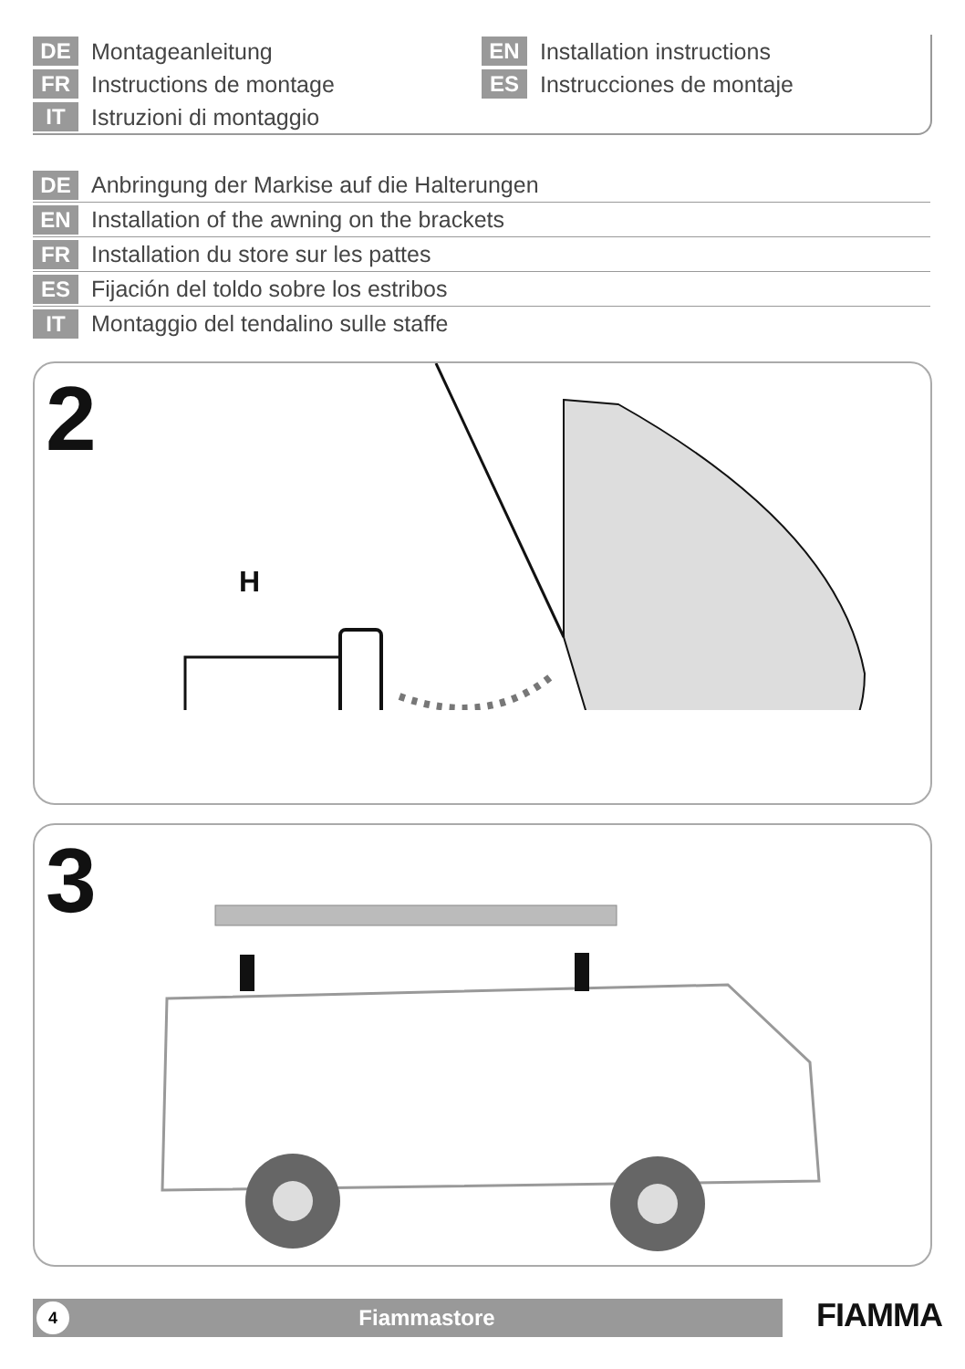DE Montageanleitung
FR Instructions de montage
IT Istruzioni di montaggio
EN Installation instructions
ES Instrucciones de montaje
DE Anbringung der Markise auf die Halterungen
EN Installation of the awning on the brackets
FR Installation du store sur les pattes
ES Fijación del toldo sobre los estribos
IT Montaggio del tendalino sulle staffe
2
H
3
4 Fiammastore FIAMMA